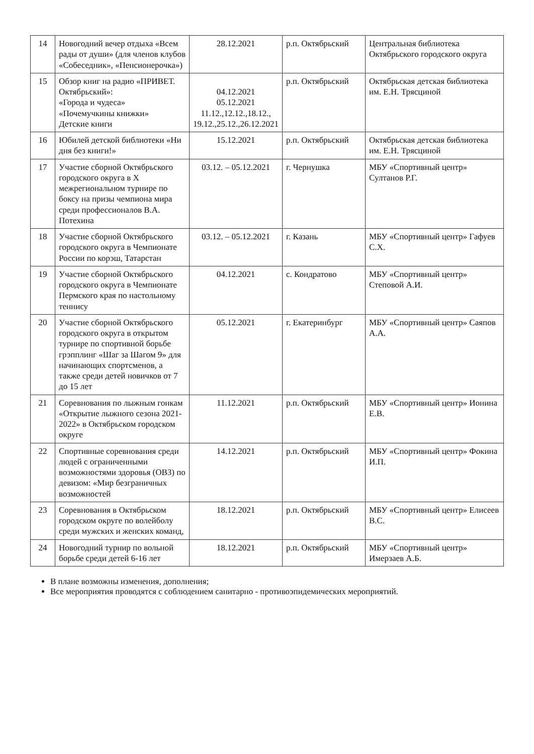| 14 | Новогодний вечер отдыха «Всем рады от души» (для членов клубов «Собеседник», «Пенсионерочка») | 28.12.2021 | р.п. Октябрьский | Центральная библиотека Октябрьского городского округа |
| 15 | Обзор книг на радио «ПРИВЕТ. Октябрьский»: «Города и чудеса» «Почемучкины книжки» Детские книги | 04.12.2021 05.12.2021 11.12.,12.12.,18.12., 19.12.,25.12.,26.12.2021 | р.п. Октябрьский | Октябрьская детская библиотека им. Е.Н. Трясциной |
| 16 | Юбилей детской библиотеки «Ни дня без книги!» | 15.12.2021 | р.п. Октябрьский | Октябрьская детская библиотека им. Е.Н. Трясциной |
| 17 | Участие сборной Октябрьского городского округа в X межрегиональном турнире по боксу на призы чемпиона мира среди профессионалов В.А. Потехина | 03.12. – 05.12.2021 | г. Чернушка | МБУ «Спортивный центр» Султанов Р.Г. |
| 18 | Участие сборной Октябрьского городского округа в Чемпионате России по корэш, Татарстан | 03.12. – 05.12.2021 | г. Казань | МБУ «Спортивный центр» Гафуев С.Х. |
| 19 | Участие сборной Октябрьского городского округа в Чемпионате Пермского края по настольному теннису | 04.12.2021 | с. Кондратово | МБУ «Спортивный центр» Степовой А.И. |
| 20 | Участие сборной Октябрьского городского округа в открытом турнире по спортивной борьбе грэпплинг «Шаг за Шагом 9» для начинающих спортсменов, а также среди детей новичков от 7 до 15 лет | 05.12.2021 | г. Екатеринбург | МБУ «Спортивный центр» Саяпов А.А. |
| 21 | Соревнования по лыжным гонкам «Открытие лыжного сезона 2021-2022» в Октябрьском городском округе | 11.12.2021 | р.п. Октябрьский | МБУ «Спортивный центр» Ионина Е.В. |
| 22 | Спортивные соревнования среди людей с ограниченными возможностями здоровья (ОВЗ) по девизом: «Мир безграничных возможностей | 14.12.2021 | р.п. Октябрьский | МБУ «Спортивный центр» Фокина И.П. |
| 23 | Соревнования в Октябрьском городском округе по волейболу среди мужских и женских команд, | 18.12.2021 | р.п. Октябрьский | МБУ «Спортивный центр» Елисеев В.С. |
| 24 | Новогодний турнир по вольной борьбе среди детей 6-16 лет | 18.12.2021 | р.п. Октябрьский | МБУ «Спортивный центр» Имерзаев А.Б. |
В плане возможны изменения, дополнения;
Все мероприятия проводятся с соблюдением санитарно - противоэпидемических мероприятий.